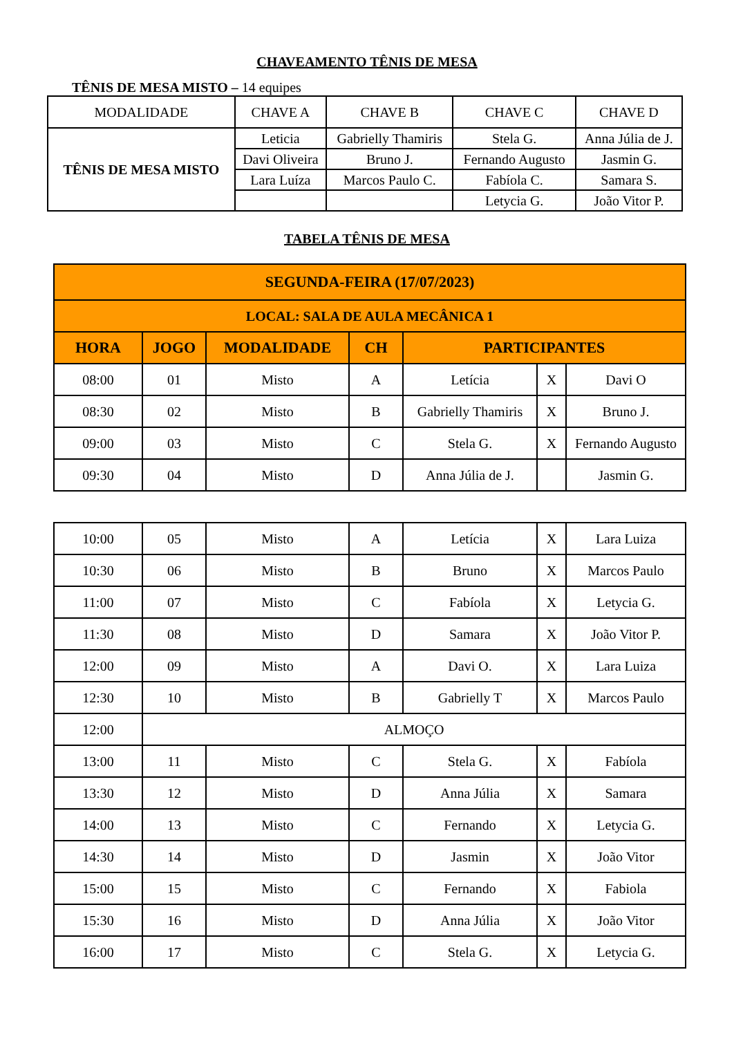CHAVEAMENTO TÊNIS DE MESA
TÊNIS DE MESA MISTO – 14 equipes
| MODALIDADE | CHAVE A | CHAVE B | CHAVE C | CHAVE D |
| --- | --- | --- | --- | --- |
| TÊNIS DE MESA MISTO | Leticia | Gabrielly Thamiris | Stela G. | Anna Júlia de J. |
| | Davi Oliveira | Bruno J. | Fernando Augusto | Jasmin G. |
| | Lara Luíza | Marcos Paulo C. | Fabíola C. | Samara S. |
| | | | Letycia G. | João Vitor P. |
TABELA TÊNIS DE MESA
| SEGUNDA-FEIRA (17/07/2023) | | | | | | |
| --- | --- | --- | --- | --- | --- | --- |
| LOCAL: SALA DE AULA MECÂNICA 1 | | | | | | |
| HORA | JOGO | MODALIDADE | CH | PARTICIPANTES | | |
| 08:00 | 01 | Misto | A | Letícia | X | Davi O |
| 08:30 | 02 | Misto | B | Gabrielly Thamiris | X | Bruno J. |
| 09:00 | 03 | Misto | C | Stela G. | X | Fernando Augusto |
| 09:30 | 04 | Misto | D | Anna Júlia de J. | | Jasmin G. |
| 10:00 | 05 | Misto | A | Letícia | X | Lara Luiza |
| 10:30 | 06 | Misto | B | Bruno | X | Marcos Paulo |
| 11:00 | 07 | Misto | C | Fabíola | X | Letycia G. |
| 11:30 | 08 | Misto | D | Samara | X | João Vitor P. |
| 12:00 | 09 | Misto | A | Davi O. | X | Lara Luiza |
| 12:30 | 10 | Misto | B | Gabrielly T | X | Marcos Paulo |
| 12:00 | ALMOÇO | | | | | |
| 13:00 | 11 | Misto | C | Stela G. | X | Fabíola |
| 13:30 | 12 | Misto | D | Anna Júlia | X | Samara |
| 14:00 | 13 | Misto | C | Fernando | X | Letycia G. |
| 14:30 | 14 | Misto | D | Jasmin | X | João Vitor |
| 15:00 | 15 | Misto | C | Fernando | X | Fabiola |
| 15:30 | 16 | Misto | D | Anna Júlia | X | João Vitor |
| 16:00 | 17 | Misto | C | Stela G. | X | Letycia G. |